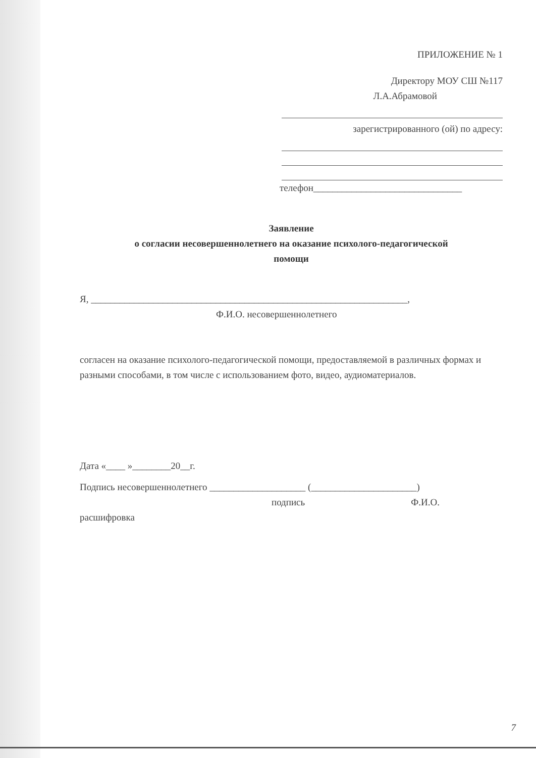ПРИЛОЖЕНИЕ № 1
Директору МОУ СШ №117
Л.А.Абрамовой
зарегистрированного (ой) по адресу:
телефон_______________________________
Заявление
о согласии несовершеннолетнего на оказание психолого-педагогической
помощи
Я, __________________________________________________________________,
Ф.И.О. несовершеннолетнего
согласен на оказание психолого-педагогической помощи, предоставляемой в различных формах и разными способами, в том числе с использованием фото, видео, аудиоматериалов.
Дата «____ »________20__г.
Подпись несовершеннолетнего ____________________ (______________________)
подпись Ф.И.О.
расшифровка
7